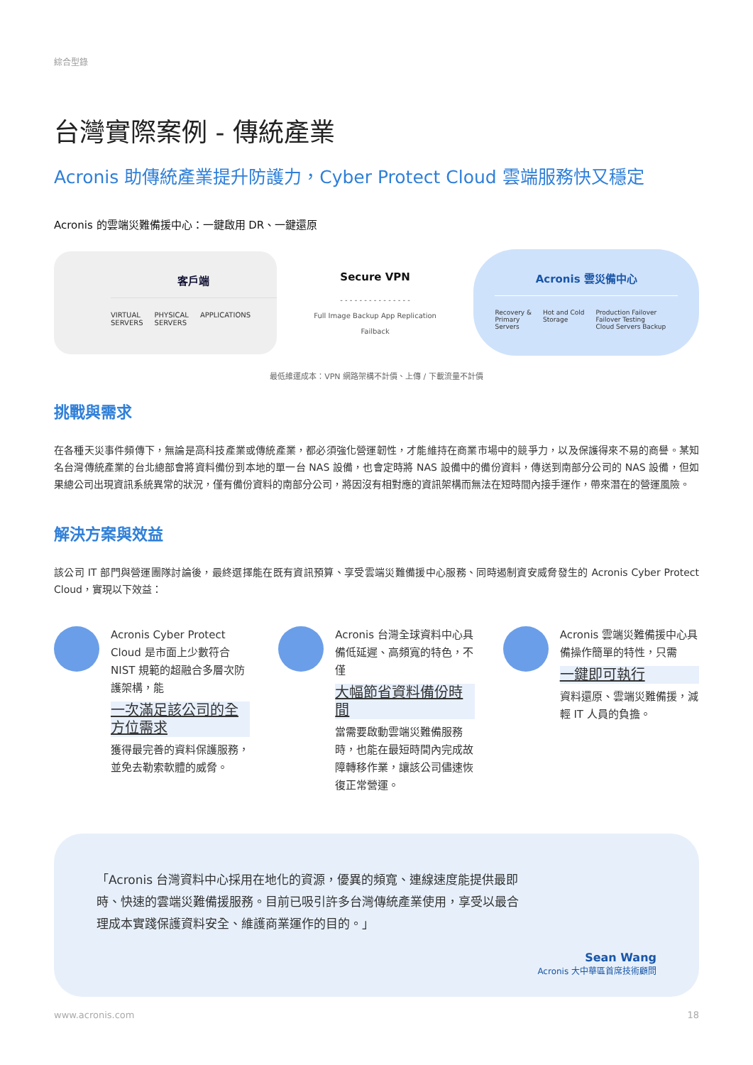綜合型錄
台灣實際案例 - 傳統產業
Acronis 助傳統產業提升防護力，Cyber Protect Cloud 雲端服務快又穩定
Acronis 的雲端災難備援中心：一鍵啟用 DR、一鍵還原
客戶端
VIRTUAL
SERVERS PHYSICAL
SERVERS APPLICATIONS
Secure VPN
- - - - - - - - - - - - - - -
Full Image Backup App Replication
Failback
Acronis 雲災備中心
Recovery &
Primary
Servers Hot and Cold
Storage Production Failover
Failover Testing
Cloud Servers Backup
最低維運成本：VPN 網路架構不計價、上傳 / 下載流量不計價
挑戰與需求
在各種天災事件頻傳下，無論是高科技產業或傳統產業，都必須強化營運韌性，才能維持在商業市場中的競爭力，以及保護得來不易的商譽。某知名台灣傳統產業的台北總部會將資料備份到本地的單一台 NAS 設備，也會定時將 NAS 設備中的備份資料，傳送到南部分公司的 NAS 設備，但如果總公司出現資訊系統異常的狀況，僅有備份資料的南部分公司，將因沒有相對應的資訊架構而無法在短時間內接手運作，帶來潛在的營運風險。
解決方案與效益
該公司 IT 部門與營運團隊討論後，最終選擇能在既有資訊預算、享受雲端災難備援中心服務、同時遏制資安威脅發生的 Acronis Cyber Protect Cloud，實現以下效益：
Acronis Cyber Protect Cloud 是市面上少數符合 NIST 規範的超融合多層次防護架構，能
一次滿足該公司的全方位需求
獲得最完善的資料保護服務，並免去勒索軟體的威脅。
Acronis 台灣全球資料中心具備低延遲、高頻寬的特色，不僅
大幅節省資料備份時間
當需要啟動雲端災難備服務時，也能在最短時間內完成故障轉移作業，讓該公司儘速恢復正常營運。
Acronis 雲端災難備援中心具備操作簡單的特性，只需
一鍵即可執行
資料還原、雲端災難備援，減輕 IT 人員的負擔。
「Acronis 台灣資料中心採用在地化的資源，優異的頻寬、連線速度能提供最即時、快速的雲端災難備援服務。目前已吸引許多台灣傳統產業使用，享受以最合理成本實踐保護資料安全、維護商業運作的目的。」
Sean Wang
Acronis 大中華區首席技術顧問
www.acronis.com 18